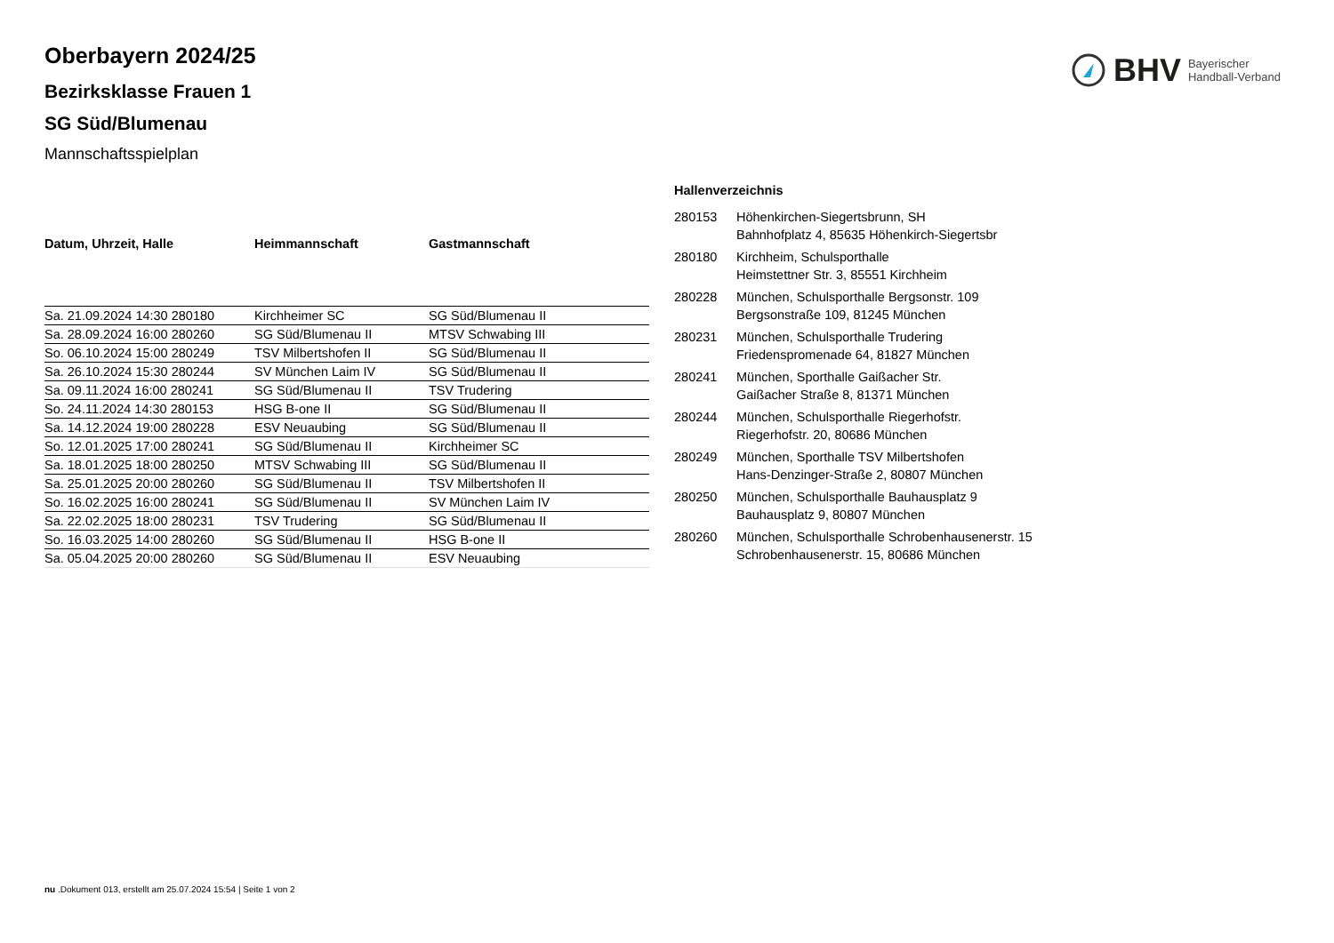BHV Bayerischer
Handball-Verband
Oberbayern 2024/25
Bezirksklasse Frauen 1
SG Süd/Blumenau
Mannschaftsspielplan
| Datum, Uhrzeit, Halle | Heimmannschaft | Gastmannschaft |
| --- | --- | --- |
| Sa. 21.09.2024 14:30 280180 | Kirchheimer SC | SG Süd/Blumenau II |
| Sa. 28.09.2024 16:00 280260 | SG Süd/Blumenau II | MTSV Schwabing III |
| So. 06.10.2024 15:00 280249 | TSV Milbertshofen II | SG Süd/Blumenau II |
| Sa. 26.10.2024 15:30 280244 | SV München Laim IV | SG Süd/Blumenau II |
| Sa. 09.11.2024 16:00 280241 | SG Süd/Blumenau II | TSV Trudering |
| So. 24.11.2024 14:30 280153 | HSG B-one II | SG Süd/Blumenau II |
| Sa. 14.12.2024 19:00 280228 | ESV Neuaubing | SG Süd/Blumenau II |
| So. 12.01.2025 17:00 280241 | SG Süd/Blumenau II | Kirchheimer SC |
| Sa. 18.01.2025 18:00 280250 | MTSV Schwabing III | SG Süd/Blumenau II |
| Sa. 25.01.2025 20:00 280260 | SG Süd/Blumenau II | TSV Milbertshofen II |
| So. 16.02.2025 16:00 280241 | SG Süd/Blumenau II | SV München Laim IV |
| Sa. 22.02.2025 18:00 280231 | TSV Trudering | SG Süd/Blumenau II |
| So. 16.03.2025 14:00 280260 | SG Süd/Blumenau II | HSG B-one II |
| Sa. 05.04.2025 20:00 280260 | SG Süd/Blumenau II | ESV Neuaubing |
Hallenverzeichnis
| 280153 | Höhenkirchen-Siegertsbrunn, SH Bahnhofplatz 4, 85635 Höhenkirch-Siegertsbr |
| 280180 | Kirchheim, Schulsporthalle Heimstettner Str. 3, 85551 Kirchheim |
| 280228 | München, Schulsporthalle Bergsonstr. 109 Bergsonstraße 109, 81245 München |
| 280231 | München, Schulsporthalle Trudering Friedenspromenade 64, 81827 München |
| 280241 | München, Sporthalle Gaißacher Str. Gaißacher Straße 8, 81371 München |
| 280244 | München, Schulsporthalle Riegerhofstr. Riegerhofstr. 20, 80686 München |
| 280249 | München, Sporthalle TSV Milbertshofen Hans-Denzinger-Straße 2, 80807 München |
| 280250 | München, Schulsporthalle Bauhausplatz 9 Bauhausplatz 9, 80807 München |
| 280260 | München, Schulsporthalle Schrobenhausenerstr. 15 Schrobenhausenerstr. 15, 80686 München |
nu .Dokument 013, erstellt am 25.07.2024 15:54 | Seite 1 von 2